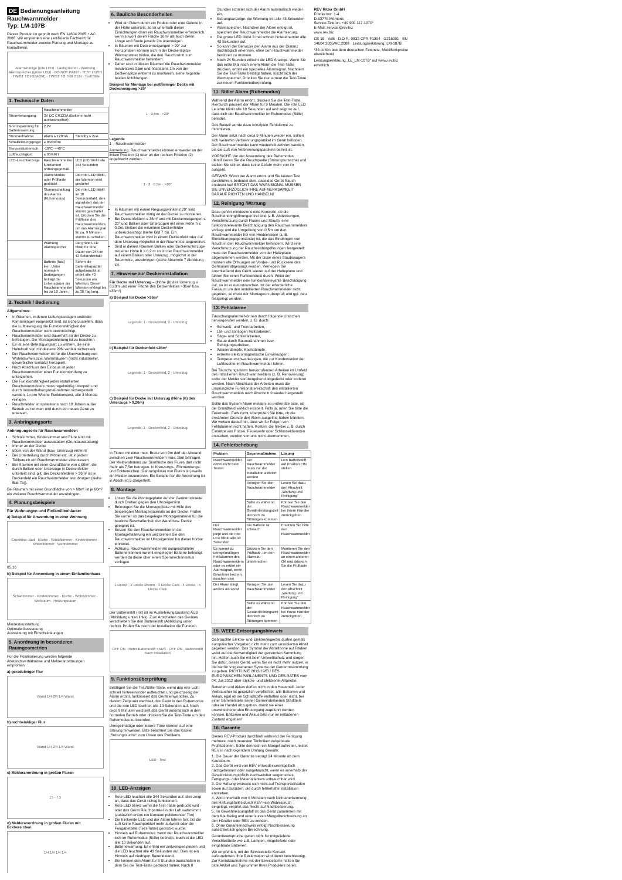DE Bedienungsanleitung Rauchwarnmelder
Typ: LM-107B
Dieses Produkt ist geprüft nach EN 14604:2005 + AC: 2008. Wir empfehlen eine zertifizierte Fachkraft für Rauchwarnmelder zwecks Planung und Montage zu konsultieren.
Alarmanzeige (rote LED) · Lautsprecher · Warnung Alarmspeicher (grüne LED) · DO NOT PAINT · TEST HUSH · TWIST TO REMOVE · TWIST TO TIGHTEN · Test/Stille
1. Technische Daten
| | Rauchwarnmelder | |
| Stromversorgung | 3V DC CR123A (Batterie nicht auswechselbar) | |
| Grenzspannung für Batteriewarnung | 2,2V | |
| Stromaufnahme | Alarm ≤ 120mA | Standby ≤ 2uA |
| Schallleistungspegel | ≥ 85dB/3m | |
| Temperaturbereich | -10°C~+40°C | |
| Luftfeuchtigkeit | ≤ 95%RH | |
| LED-Leuchtanzeige | Rauchwarnmelder funktioniert ordnungsgemäß | LED (rot) blinkt alle 344 Sekunden |
| | Alarm-Modus oder Prüftaste gedrückt | Die rote LED blinkt, der Warnton wird gestartet |
| | Stummschaltung des Alarms (Ruhemodus) | Die rote LED blinkt im 10 Sekundentakt, dies signalisiert das der Rauchwarnmelder stumm geschaltet ist. Drücken Sie die Prüftaste des Rauchwarnmelders, um das Alarmsignal für ca. 9 Minuten stumm zu schalten. |
| | Warnung Alarmspeicher | Die grüne LED blinkt für eine Dauer von 24h im 43 Sekundentakt |
| | Batterie (fast) leer. Unter normalen Bedingungen beträgt die Lebensdauer der Rauchwarnmelder bis zu 10 Jahre. | Sofern die Batteriekapazität aufgebraucht ist ertönt alle 43 Sekunden ein Warnton. Dieser Warnton erklingt bis zu 30 Tag lang. |
2. Technik / Bedienung
Allgemeines:
In Räumen, in denen Lüftungsanlagen und/oder Klimaanlagen eingesetzt sind, ist sicherzustellen, dass die Luftbewegung die Funktionsfähigkeit der Rauchwarnmelder nicht beeinträchtigt.
Rauchwarnmelder sind dauerhaft an der Decke zu befestigen. Die Montageanleitung ist zu beachten.
Es ist eine Befestigungsart zu wählen, die eine Haltekraft von mindestens 20N vertikal sicherstellt.
Der Rauchwarnmelder ist für die Überwachung von Wohnräumen bzw. Wohnhäusern (nicht industrieller, gewerblicher Einsatz) konzipiert.
Nach Abschluss des Einbaus ist jeder Rauchwarnmelder einer Funktionsprüfung zu unterziehen.
Die Funktionsfähigkeit jedes installierten Rauchwarnmelders muss regelmäßig überprüft und durch Instandhaltungsmaßnahmen sichergestellt werden, 1x pro Woche Funktionstest, alle 3 Monate reinigen.
Rauchmelder ist spätestens nach 10 Jahren außer Betrieb zu nehmen und durch ein neues Gerät zu ersetzen.
3. Anbringungsorte
Anbringungsorte für Rauchwarnmelder:
Schlafzimmer, Kinderzimmer und Flure sind mit Rauchwarnmelder auszustatten (Grundausstattung)
Immer an der Decke
50cm von der Wand (bzw. Unterzug) entfernt
Bei Unterteilung durch Möbel etc. ist in jedem Teilbereich ein Rauchwarnmelder einzusetzen
Bei Räumen mit einer Grundfläche von ≤ 60m², die durch Balken oder Unterzüge in Deckenfelder unterteilt sind, gilt: Bei Deckenfeldern > 36m² ist je Deckenfeld ein Rauchwarnmelder anzubringen (siehe Bild 7a)).
Bei Räumen mit einer Grundfläche von > 60m² ist je 60m² ein weiterer Rauchwarnmelder anzubringen.
4. Planungsbeispiele
Für Wohnungen und Einfamilienhäuser
a) Beispiel für Anwendung in einer Wohnung
Grundriss: Bad · Küche · Schlafzimmer · Kinderzimmer · Kinderzimmer · Wohnzimmer
05.16
b) Beispiel für Anwendung in einem Einfamilienhaus
Schlafzimmer · Kinderzimmer · Küche · Wohnzimmer · Werkraum · Heizungsraum
Mindestausstattung
Optimale Ausstattung
Ausstattung mit Einschränkungen
5. Anordnung in besonderen Raumgeometrien
Für die Positionierung werden folgende Abstandsverhältnisse und Melderanordnungen empfohlen:
a) geradeliniger Flur
Wand 1/4 2/4 1/4 Wand
b) rechtwinkliger Flur
Wand 1/4 2/4 1/4 Wand
c) Melderanordnung in großen Fluren
15 · 7,5
d) Melderanordnung in großen Fluren mit Eckbereichen
1/4 1/4 1/4 1/4
6. Bauliche Besonderheiten
Wird ein Raum durch ein Podest oder eine Galerie in der Höhe unterteilt, so ist unterhalb dieser Einrichtungen dann ein Rauchwarnmelder erforderlich, wenn sowohl deren Fläche 16m² als auch deren Länge und Breite jeweils 2m übersteigen.
In Räumen mit Deckenneigungen > 20° zur Horizontalen können sich in der Deckenspitze Wärmepolster bilden, die den Rauchzutritt zum Rauchwarnmelder behindern.
Daher sind in diesen Räumen die Rauchwarnmelder mindestens 0,5m und höchstens 1m von der Deckenspitze entfernt zu montieren, siehe folgende beiden Abbildungen.
Beispiel für Montage bei pultförmiger Decke mit Deckenneigung >20°
1 · 0,5m · >20°
Legende
1 – Rauchwarnmelder
Anmerkung: Rauchwarnmelder können entweder an der linken Position (1) oder an der rechten Position (2) angebracht werden.
1 · 2 · 0,5m · >20°
In Räumen mit einem Neigungswinkel ≤ 20° sind Rauchwarnmelder mittig an der Decke zu montieren.
Bei Deckenfeldern ≤ 36m² und mit Deckenneigungen ≤ 20° und Balken oder Unterzügen mit einer Höhe h ≤ 0,2m, bleiben die einzelnen Deckenfelder unberücksichtigt (siehe Bild 7 b)). Ein Rauchwarnmelder wird in einem Deckenfeld oder auf dem Unterzug möglichst in der Raummitte angeordnet.
Sind in diesen Räumen Balken oder Deckenunterzüge mit einer Höhe h > 0,2 m so ist der Rauchwarnmelder auf einem Balken oder Unterzug, möglichst in der Raummitte, anzubringen (siehe Abschnitt 7 Abbildung c)).
7. Hinweise zur Deckeninstallation
Für Decke mit Unterzug – (Höhe (h) des Unterzug ≤ 0,20m und einer Fläche des Deckenfeldes >36m² bzw. ≤36m²)
a) Beispiel für Decke >36m²
Legende: 1 - Deckenfeld, 2 - Unterzug
b) Beispiel für Deckenfeld ≤36m²
Legende: 1 - Deckenfeld, 2 - Unterzug
c) Beispiel für Decke mit Unterzug (Höhe (h) des Unterzugs > 0,20m)
Legende: 1 - Deckenfeld, 2 - Unterzug
In Fluren mit einer max. Breite von 3m darf der Abstand zwischen zwei Rauchwarnmeldern max. 15m betragen. Der Melderabstand zur Stirnfläche des Flures darf nicht mehr als 7,5m betragen. In Kreuzungs-, Einmündungs- und Eckbereichen (Gehrungslinie) von Fluren ist jeweils ein Melder anzuordnen. Ein Beispiel für die Anordnung ist in Abschnitt 5 dargestellt.
8. Montage
Lösen Sie die Montageplatte auf der Geräterückseite durch Drehen gegen den Uhrzeigersinn
Befestigen Sie die Montageplatte mit Hilfe des beigelegten Montagematerials an der Decke. Prüfen Sie vorher ob das beigelegte Montagematerial für die bauliche Beschaffenheit der Wand bzw. Decke geeignet ist.
Setzen Sie den Rauchwarnmelder in die Montagehalterung ein und drehen Sie den Rauchwarnmelder im Uhrzeigersinn bis dieser hörbar einrastet.
Achtung: Rauchwarnmelder mit ausgeschalteter Batterie können nur mit eingelegter Batterie befestigt werden da diese über einen Sperrmechanismus verfügen.
1 Decke · 2 Decke Ø5mm · 3 Decke Click · 4 Decke · 5 Decke Click
Der Batteriestift (rot) ist im Auslieferungszustand AUS (Abbildung unten links). Zum Anschalten des Gerätes verschieben Sie den Batteriestift (Abbildung unten rechts). Prüfen Sie nach der Installation die Funktion.
OFF ON · Roter Batteriestift • AUS · OFF ON · Batteriestift Nach Installation
9. Funktionsüberprüfung
Betätigen Sie die Test/Stille-Taste, wenn das rote Licht schnell hintereinander aufleuchtet und gleichzeitig der Alarm ertönt, funktioniert das Gerät einwandfrei. Zu diesem Zeitpunkt wechselt das Gerät in den Ruhemodus und die rote LED leuchtet alle 10 Sekunden auf. Nach circa 9 Minuten wechselt das Gerät automatisch in den normalen Betrieb oder drücken Sie die Test-Taste um den Ruhemodus zu beenden.
Unregelmäßige oder leisere Töne können auf eine Störung hinweisen. Bitte beachten Sie das Kapitel „Störungssuche“ zum Lösen des Problems.
LED · Test
10. LED-Anzeigen
Rote LED leuchtet alle 344 Sekunden auf: dies zeigt an, dass das Gerät richtig funktioniert.
Rote LED blinkt: wenn die Test-Taste gedrückt wird oder das Gerät Rauchpartikel in der Luft wahrnimmt (zusätzlich ertönt ein konstant pulsierender Ton)
Die blinkende LED und der Alarm fahren fort, bis die Luft keine Rauchpartikel mehr aufweist oder die Freigabetaste (Test-Taste) gedrückt wurde.
Hinweis auf Ruhemodus: wenn der Rauchwarnmelder sich im Ruhemodus (Stille) befindet, leuchtet die LED alle 10 Sekunden auf.
Batteriewarnung: Es ertönt ein zeitweiliges piepen und die LED leuchtet alle 43 Sekunden auf. Dies ist ein Hinweis auf niedrigen Batteriestand.
Sie können den Alarm für 8 Stunden ausschalten in dem Sie die Test-Taste gedrückt halten. Nach 8 Stunden schaltet sich der Alarm automatisch wieder ein.
Störungsanzeige: die Warnung tritt alle 43 Sekunden auf.
Alarmspeicher: Nachdem der Alarm erfolgt ist, speichert der Rauchwarnmelder die Alarmierung.
Die grüne LED blinkt 3 mal schnell hintereinander alle 43 Sekunden auf.
So kann der Benutzer den Alarm aus der Distanz nachträglich erkennen, ohne den Rauchwarnmelder berühren zu müssen.
Nach 24 Stunden erlischt die LED Anzeige. Wenn Sie das erste Mal nach einem Alarm die Test-Taste drücken, ertönt ein spezielles Alarmsignal. Nachdem Sie die Test-Taste betätigt haben, löscht sich der Alarmspeicher. Drücken Sie nun erneut die Test-Taste zur neuen Funktionsüberprüfung.
11. Stiller Alarm (Ruhemodus)
Während der Alarm ertönt, drücken Sie die Test-Taste. Hierdurch pausiert der Alarm für 9 Minuten. Die rote LED Leuchte blinkt alle 10 Sekunden auf und zeigt so auf, dass sich der Rauchwarnmelder im Ruhemodus (Stille) befindet.
Das Bauteil wurde dazu konzipiert Fehlalarme zu minimieren.
Der Alarm setzt nach circa 9 Minuten wieder ein, sollten sich weiterhin Verbrennungspartikel im Gerät befinden. Der Rauchwarnmelder kann wiederholt aktiviert werden, bis die Luft von Verbrennungspartikeln befreit ist.
VORSICHT: Vor der Anwendung des Ruhemodus identifizieren Sie die Rauchquelle (Störungsursache) und stellen Sie sicher, dass keine Gefahr mehr von ihr ausgeht.
GEFAHR: Wenn der Alarm ertönt und Sie keinen Test durchführen, bedeutet dies, dass das Gerät Rauch entdeckt hat! ERTÖNT DAS WARNSIGNAL MÜSSEN SIE UNVERZÜGLICH IHRE AUFMERKSAMKEIT DARAUF RICHTEN UND HANDELN!
12. Reinigung /Wartung
Dazu gehört mindestens eine Kontrolle, ob die Raucheindringöffnungen frei sind (z.B. Abdeckungen, Verschmutzung durch Flusen und Staub), eine funktionsrelevante Beschädigung des Rauchwarnmelders vorliegt und die Umgebung von 0,5m um den Rauchwarnmelder frei von Hindernissen (z. B. Einrichtungsgegenstände) ist, die das Eindringen von Rauch in den Rauchwarnmelder behindern. Wird eine Verschmutzung der Raucheindringöffnungen festgestellt muss der Rauchwarnmelder von der Halteplatte abgenommen werden. Mit der Düse eines Staubsaugers müssen alle Öffnungen an Vorder- und Rückseite des Gehäuses abgesaugt werden. Verriegeln Sie anschließend das Gerät wieder auf der Halteplatte und führen Sie einen Funktionstest durch. Weist der Rauchwarnmelder eine funktionsrelevante Beschädigung auf, so ist er auszutauschen. Ist der erforderliche Freiraum um den installierten Rauchwarnmelder nicht gegeben, so muss der Montageort überprüft und ggf. neu festgelegt werden.
13. Fehlalarme
Täuschungsalarme können durch folgende Ursachen hervorgerufen werden, z. B. durch:
Schweiß- und Trennarbeiten,
Löt- und sonstigen Heißarbeiten,
Säge- und Schleifarbeiten,
Staub durch Baumaßnahmen bzw. Reinigungsarbeiten,
Wasserdämpfe, Kochdämpfe,
extreme elektromagnetische Einwirkungen,
Temperaturschwankungen, die zur Kondensation der Luftfeuchte im Rauchwarnmelder führen.
Bei Täuschungsalarm hervorrufenden Arbeiten im Umfeld des installierten Rauchwarnmelders (z. B. Renovierung) sollte der Melder vorübergehend abgedeckt oder entfernt werden. Nach Abschluss der Arbeiten muss die ursprüngliche Funktionsbereitschaft des installierten Rauchwarnmelders nach Abschnitt 9 wieder hergestellt werden.
Sollte das System Alarm melden, so prüfen Sie bitte, ob der Brandherd wirklich existiert. Falls ja, rufen Sie bitte die Feuerwehr. Falls nicht, überprüfen Sie bitte, ob die erwähnten Gründe den Alarm ausgelöst haben könnten. Wir weisen darauf hin, dass wir für Folgen von Fehlalarmen nicht haften. Kosten, die hierbei z. B. durch Einsätze von Polizei, Feuerwehr oder Schlüsseldiensten entstehen, werden von uns nicht übernommen.
14. Fehlerbehebung
| Problem | Gegenmaßnahme | Lösung |
| --- | --- | --- |
| Rauchwarnmelder ertönt nicht beim Testen | Der Rauchwarnmelder muss vor der Installation aktiviert werden | Den Batteriestift auf Position EIN stellen |
| | Reinigen Sie den Rauchwarnmelder | Lesen Sie dazu den Abschnitt „Wartung und Reinigung“ |
| | Sollte es während der Gewährleistungszeit dennoch zu Störungen kommen | Können Sie den Rauchwarnmelder bei Ihrem Händler zurückgeben |
| Der Rauchwarnmelder piept und die rote LED blinkt alle 43 Sekunden | Die Batterie ist schwach | Ersetzen Sie bitte den Rauchwarnmelder |
| Es kommt zu unregelmäßigen Fehlalarmen des Rauchwarnmelders oder es ertönt ein Alarmsignal, wenn Bewohner kochen, duschen usw | Drücken Sie den Prüftaste, um den Alarm zu unterbrechen | Montieren Sie den Rauchwarnmelder an einen anderen Ort und drücken Sie die Prüftaste |
| Der Alarm klingt anders als sonst | Reinigen Sie den Rauchwarnmelder | Lesen Sie dazu den Abschnitt „Wartung und Reinigung“ |
| | Sollte es während der Gewährleistungszeit dennoch zu Störungen kommen | Können Sie den Rauchwarnmelder bei Ihrem Händler zurückgeben |
15. WEEE-Entsorgungshinweis
Gebrauchte Elektro- und Elektronikgeräte dürfen gemäß europäischer Vorgaben nicht mehr zum unsortierten Abfall gegeben werden. Das Symbol der Abfalltonne auf Rädern weist auf die Notwendigkeit der getrennten Sammlung hin. Helfen auch Sie mit beim Umweltschutz und sorgen Sie dafür, dieses Gerät, wenn Sie es nicht mehr nutzen, in die hierfür vorgesehenen Systeme der Getrenntsammlung zu geben. RICHTLINIE 2012/19/EU DES EUROPÄISCHEN PARLAMENTS UND DES RATES vom 04. Juli 2012 über Elektro- und Elektronik-Altgeräte.
Batterien und Akkus dürfen nicht in den Hausmüll. Jeder Verbraucher ist gesetzlich verpflichtet, alle Batterien und Akkus, egal ob sie Schadstoffe enthalten oder nicht, bei einer Sammelstelle seiner Gemeinde/seines Stadtteils oder im Handel abzugeben, damit sie einer umweltschonenden Entsorgung zugeführt werden können. Batterien und Akkus bitte nur im entladenen Zustand abgeben!
16. Garantie
Dieses REV-Produkt durchläuft während der Fertigung mehrere, nach neuesten Techniken aufgebaute Prüfstationen. Sollte dennoch ein Mangel auftreten, leistet REV in nachfolgendem Umfang Gewähr:
1. Die Dauer der Garantie beträgt 24 Monate ab dem Kaufdatum.
2. Das Gerät wird von REV entweder unentgeltlich nachgebessert oder ausgetauscht, wenn es innerhalb der Gewährleistungspflicht nachweisbar wegen eines Fertigungs- oder Materialfehlers unbrauchbar wird.
3. Die Haftung erstreckt sich nicht auf Transportschäden sowie auf Schäden, die durch fehlerhafte Installation entstehen.
4. Wird innerhalb von 6 Monaten nach Nichtanerkennung des Haftungsfalles durch REV kein Widerspruch eingelegt, verjährt das Recht auf Nachbesserung.
5. Im Gewährleistungsfall ist das Gerät zusammen mit dem Kaufbeleg und einer kurzen Mängelbeschreibung an den Händler oder REV zu senden.
6. Ohne Garantienachweis erfolgt Nachbesserung ausschließlich gegen Berechnung.
Garantieansprüche gelten nicht für mitgelieferte Verschleißteile wie z.B. Lampen, mitgelieferte oder eingebaute Batterien.
Wir empfehlen, mit der Servicestelle Kontakt aufzunehmen. Ihre Reklamation wird damit beschleunigt. Zur Kontaktaufnahme mit der Servicestelle halten Sie bitte Artikel und Typnummer Ihres Produktes bereit.
REV Ritter GmbH
Frankenstr. 1-4
D-63776 Mömbris
Service-Telefon: +49 900 117-1070*
E-Mail: service@rev.biz
www.rev.biz
CE 15 · VdS · D.O.P.: 0832-CPR-F1394 · G216001 · EN 14604:2005/AC:2008 · Leistungserklärung: LM-107B
*36 ct/Min aus dem deutschen Festnetz, Mobilfunkpreise abweichend
Leistungserklärung „LE_LM-107B“ auf www.rev.biz erhältlich.